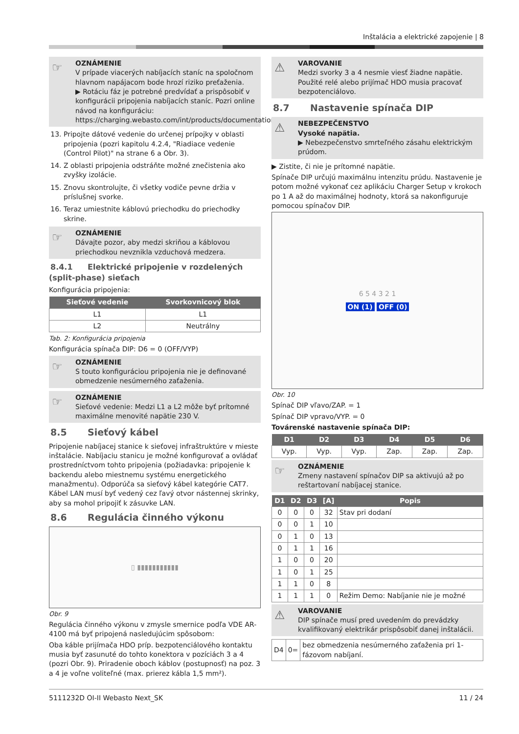Inštalácia a elektrické zapojenie | 8
☞ OZNÁMENIE
V prípade viacerých nabíjacích staníc na spoločnom hlavnom napájacom bode hrozí riziko preťaženia.
▶ Rotáciu fáz je potrebné predvídať a prispôsobiť v konfigurácii pripojenia nabíjacích staníc. Pozri online návod na konfiguráciu:
https://charging.webasto.com/int/products/documentation
13. Pripojte dátové vedenie do určenej prípojky v oblasti pripojenia (pozri kapitolu 4.2.4, "Riadiace vedenie (Control Pilot)" na strane 6 a Obr. 3).
14. Z oblasti pripojenia odstráňte možné znečistenia ako zvyšky izolácie.
15. Znovu skontrolujte, či všetky vodiče pevne držia v príslušnej svorke.
16. Teraz umiestnite káblovú priechodku do priechodky skrine.
☞ OZNÁMENIE
Dávajte pozor, aby medzi skriňou a káblovou priechodkou nevznikla vzduchová medzera.
8.4.1 Elektrické pripojenie v rozdelených (split-phase) sieťach
Konfigurácia pripojenia:
| Sieťové vedenie | Svorkovnicový blok |
| --- | --- |
| L1 | L1 |
| L2 | Neutrálny |
Tab. 2: Konfigurácia pripojenia
Konfigurácia spínača DIP: D6 = 0 (OFF/VYP)
☞ OZNÁMENIE
S touto konfiguráciou pripojenia nie je definované obmedzenie nesúmerného zaťaženia.
☞ OZNÁMENIE
Sieťové vedenie: Medzi L1 a L2 môže byť prítomné maximálne menovité napätie 230 V.
8.5 Sieťový kábel
Pripojenie nabíjacej stanice k sieťovej infraštruktúre v mieste inštalácie. Nabíjaciu stanicu je možné konfigurovať a ovládať prostredníctvom tohto pripojenia (požiadavka: pripojenie k backendu alebo miestnemu systému energetického manažmentu). Odporúča sa sieťový kábel kategórie CAT7. Kábel LAN musí byť vedený cez ľavý otvor nástennej skrinky, aby sa mohol pripojiť k zásuvke LAN.
8.6 Regulácia činného výkonu
▯ ▮▮▮▮▮▮▮▮▮▮▮
Obr. 9
Regulácia činného výkonu v zmysle smernice podľa VDE AR-4100 má byť pripojená nasledujúcim spôsobom:
Oba káble prijímača HDO príp. bezpotenciálového kontaktu musia byť zasunuté do tohto konektora v pozíciách 3 a 4 (pozri Obr. 9). Priradenie oboch káblov (postupnosť) na poz. 3 a 4 je voľne voliteľné (max. prierez kábla 1,5 mm²).
⚠ VAROVANIE
Medzi svorky 3 a 4 nesmie viesť žiadne napätie. Použité relé alebo prijímač HDO musia pracovať bezpotenciálovo.
8.7 Nastavenie spínača DIP
⚠ NEBEZPEČENSTVO
Vysoké napätia.
▶ Nebezpečenstvo smrteľného zásahu elektrickým prúdom.
▶ Zistite, či nie je prítomné napätie.
Spínače DIP určujú maximálnu intenzitu prúdu. Nastavenie je potom možné vykonať cez aplikáciu Charger Setup v krokoch po 1 A až do maximálnej hodnoty, ktorá sa nakonfiguruje pomocou spínačov DIP.
6 5 4 3 2 1
ON (1) OFF (0)
Obr. 10
Spínač DIP vľavo/ZAP. = 1
Spínač DIP vpravo/VYP. = 0
Továrenské nastavenie spínača DIP:
| D1 | D2 | D3 | D4 | D5 | D6 |
| --- | --- | --- | --- | --- | --- |
| Vyp. | Vyp. | Vyp. | Zap. | Zap. | Zap. |
☞ OZNÁMENIE
Zmeny nastavení spínačov DIP sa aktivujú až po reštartovaní nabíjacej stanice.
| D1 | D2 | D3 | [A] | Popis |
| --- | --- | --- | --- | --- |
| 0 | 0 | 0 | 32 | Stav pri dodaní |
| 0 | 0 | 1 | 10 | |
| 0 | 1 | 0 | 13 | |
| 0 | 1 | 1 | 16 | |
| 1 | 0 | 0 | 20 | |
| 1 | 0 | 1 | 25 | |
| 1 | 1 | 0 | 8 | |
| 1 | 1 | 1 | 0 | Režim Demo: Nabíjanie nie je možné |
⚠ VAROVANIE
DIP spínače musí pred uvedením do prevádzky kvalifikovaný elektrikár prispôsobiť danej inštalácii.
| D4 | 0= | bez obmedzenia nesúmerného zaťaženia pri 1-fázovom nabíjaní. |
5111232D OI-II Webasto Next_SK 11 / 24